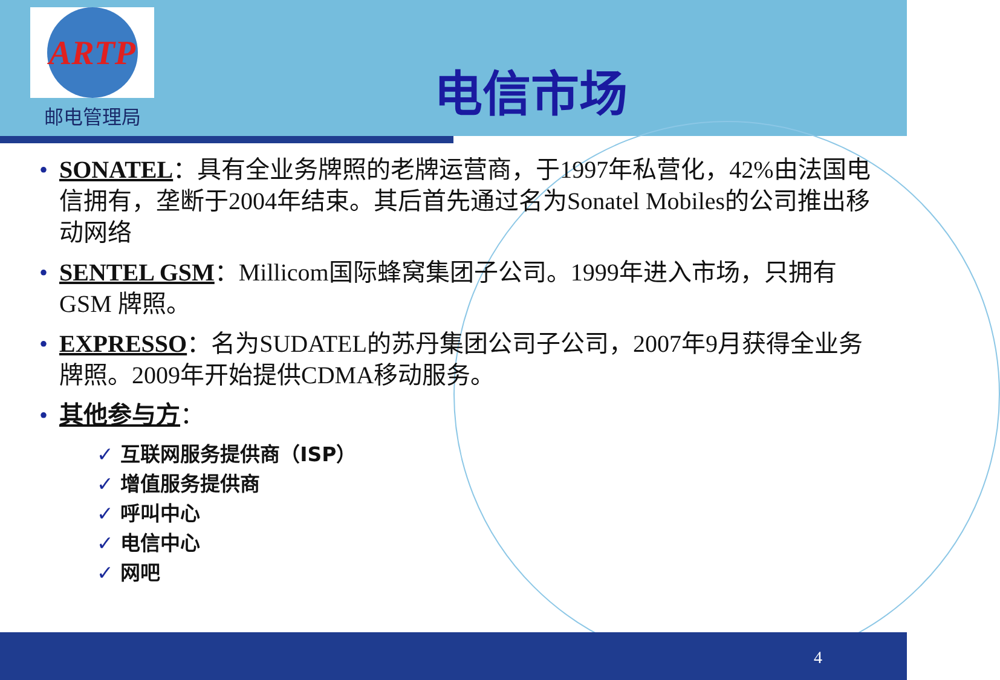ARTP
邮电管理局
电信市场
• SONATEL：具有全业务牌照的老牌运营商，于1997年私营化，42%由法国电信拥有，垄断于2004年结束。其后首先通过名为Sonatel Mobiles的公司推出移动网络
• SENTEL GSM：Millicom国际蜂窝集团子公司。1999年进入市场，只拥有GSM 牌照。
• EXPRESSO：名为SUDATEL的苏丹集团公司子公司，2007年9月获得全业务牌照。2009年开始提供CDMA移动服务。
• 其他参与方：
✓ 互联网服务提供商（ISP）
✓ 增值服务提供商
✓ 呼叫中心
✓ 电信中心
✓ 网吧
4